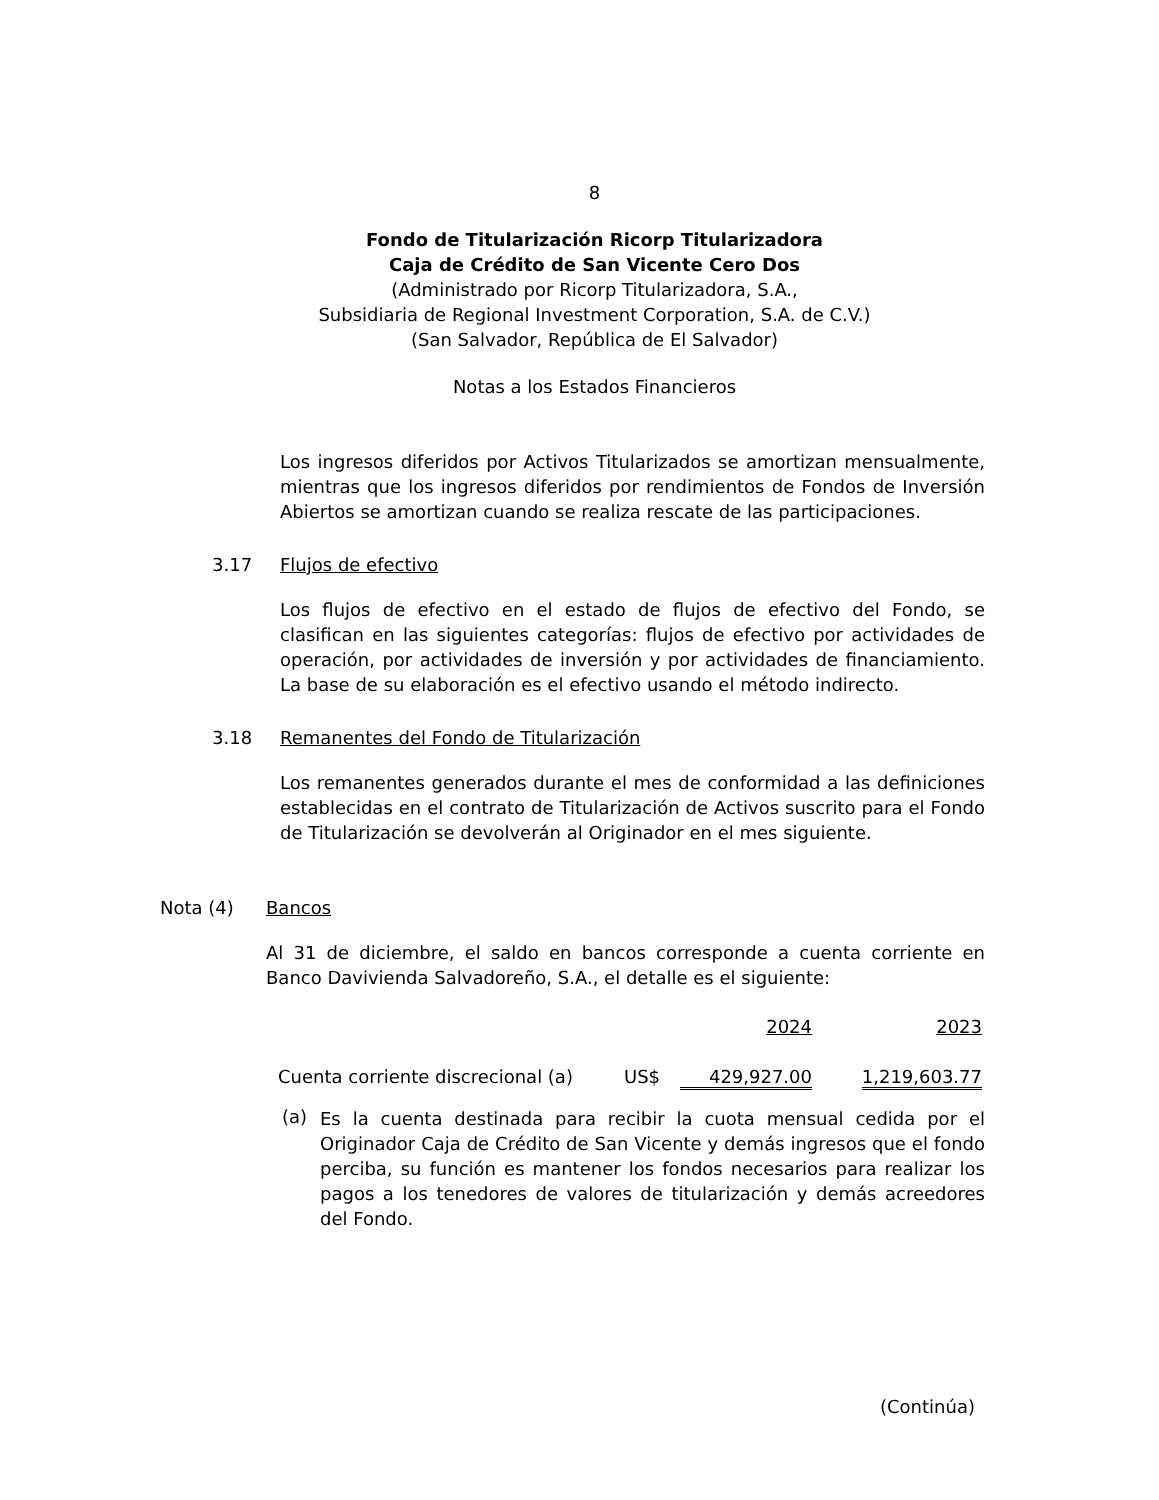8
Fondo de Titularización Ricorp Titularizadora
Caja de Crédito de San Vicente Cero Dos
(Administrado por Ricorp Titularizadora, S.A.,
Subsidiaria de Regional Investment Corporation, S.A. de C.V.)
(San Salvador, República de El Salvador)
Notas a los Estados Financieros
Los ingresos diferidos por Activos Titularizados se amortizan mensualmente, mientras que los ingresos diferidos por rendimientos de Fondos de Inversión Abiertos se amortizan cuando se realiza rescate de las participaciones.
3.17 Flujos de efectivo
Los flujos de efectivo en el estado de flujos de efectivo del Fondo, se clasifican en las siguientes categorías: flujos de efectivo por actividades de operación, por actividades de inversión y por actividades de financiamiento. La base de su elaboración es el efectivo usando el método indirecto.
3.18 Remanentes del Fondo de Titularización
Los remanentes generados durante el mes de conformidad a las definiciones establecidas en el contrato de Titularización de Activos suscrito para el Fondo de Titularización se devolverán al Originador en el mes siguiente.
Nota (4) Bancos
Al 31 de diciembre, el saldo en bancos corresponde a cuenta corriente en Banco Davivienda Salvadoreño, S.A., el detalle es el siguiente:
| | | 2024 | 2023 |
| Cuenta corriente discrecional (a) | US$ | 429,927.00 | 1,219,603.77 |
(a)
Es la cuenta destinada para recibir la cuota mensual cedida por el Originador Caja de Crédito de San Vicente y demás ingresos que el fondo perciba, su función es mantener los fondos necesarios para realizar los pagos a los tenedores de valores de titularización y demás acreedores del Fondo.
(Continúa)